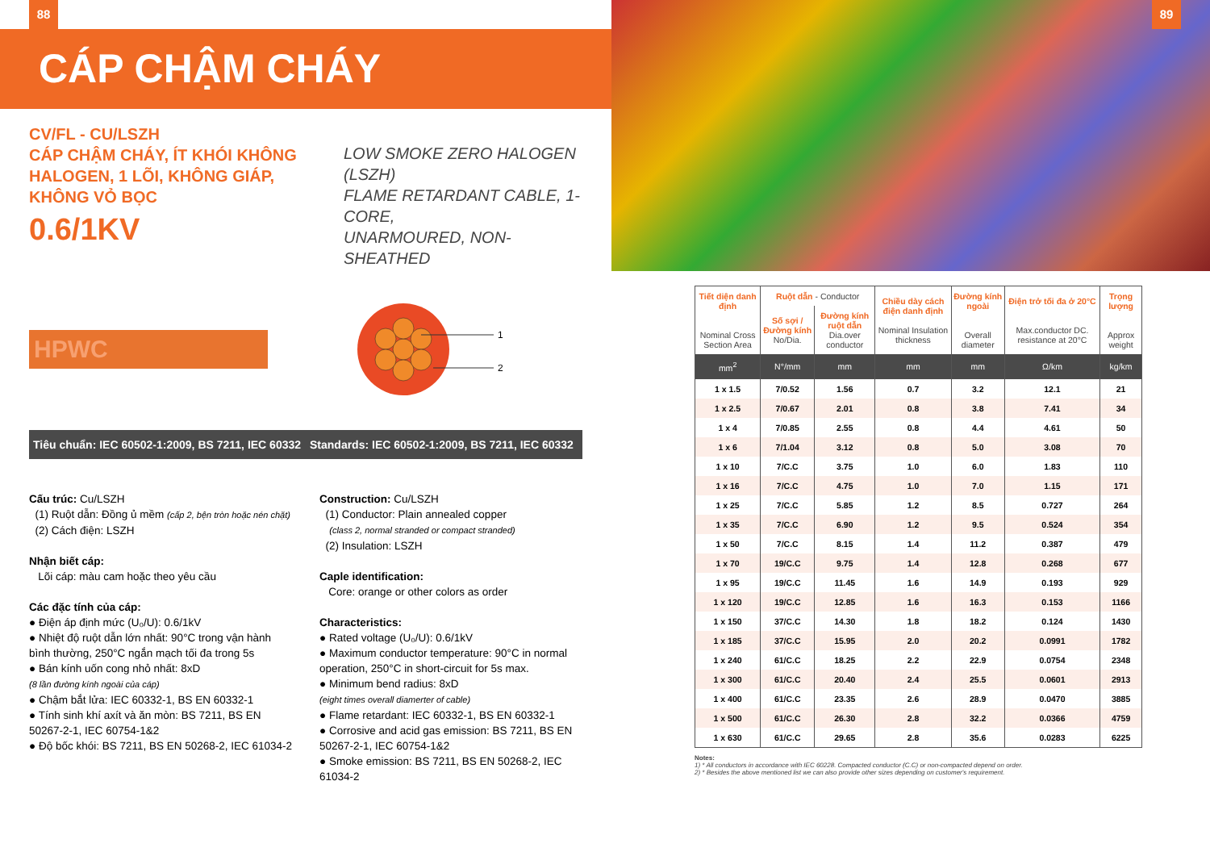88
CÁP CHẬM CHÁY
CV/FL - CU/LSZH
CÁP CHẬM CHÁY, ÍT KHÓI KHÔNG HALOGEN, 1 LÕI, KHÔNG GIÁP, KHÔNG VỎ BỌC
0.6/1KV
LOW SMOKE ZERO HALOGEN (LSZH)
FLAME RETARDANT CABLE, 1-CORE,
UNARMOURED, NON-SHEATHED
HPWC
1
2
Tiêu chuẩn: IEC 60502-1:2009, BS 7211, IEC 60332
Standards: IEC 60502-1:2009, BS 7211, IEC 60332
Cấu trúc: Cu/LSZH
(1) Ruột dẫn: Đồng ủ mềm (cấp 2, bện tròn hoặc nén chặt)
(2) Cách điện: LSZH
Nhận biết cáp:
Lõi cáp: màu cam hoặc theo yêu cầu
Các đặc tính của cáp:
● Điện áp định mức (U₀/U): 0.6/1kV
● Nhiệt độ ruột dẫn lớn nhất: 90°C trong vận hành bình thường, 250°C ngắn mạch tối đa trong 5s
● Bán kính uốn cong nhỏ nhất: 8xD
(8 lần đường kính ngoài của cáp)
● Chậm bắt lửa: IEC 60332-1, BS EN 60332-1
● Tính sinh khí axít và ăn mòn: BS 7211, BS EN 50267-2-1, IEC 60754-1&2
● Độ bốc khói: BS 7211, BS EN 50268-2, IEC 61034-2
Construction: Cu/LSZH
(1) Conductor: Plain annealed copper
(class 2, normal stranded or compact stranded)
(2) Insulation: LSZH
Caple identification:
Core: orange or other colors as order
Characteristics:
● Rated voltage (U₀/U): 0.6/1kV
● Maximum conductor temperature: 90°C in normal operation, 250°C in short-circuit for 5s max.
● Minimum bend radius: 8xD
(eight times overall diamerter of cable)
● Flame retardant: IEC 60332-1, BS EN 60332-1
● Corrosive and acid gas emission: BS 7211, BS EN 50267-2-1, IEC 60754-1&2
● Smoke emission: BS 7211, BS EN 50268-2, IEC 61034-2
89
| Tiết diện danh định Nominal Cross Section Area | Ruột dẫn - Conductor | | Chiều dày cách điện danh định Nominal Insulation thickness | Đường kính ngoài Overall diameter | Điện trở tối đa ở 20°C Max.conductor DC. resistance at 20°C | Trọng lượng Approx weight |
| --- | --- | --- | --- | --- | --- | --- |
| | Số sợi / Đường kính No/Dia. | Đường kính ruột dẫn Dia.over conductor | | | | |
| mm<sup>2</sup> | N°/mm | mm | mm | mm | Ω/km | kg/km |
| 1 x 1.5 | 7/0.52 | 1.56 | 0.7 | 3.2 | 12.1 | 21 |
| 1 x 2.5 | 7/0.67 | 2.01 | 0.8 | 3.8 | 7.41 | 34 |
| 1 x 4 | 7/0.85 | 2.55 | 0.8 | 4.4 | 4.61 | 50 |
| 1 x 6 | 7/1.04 | 3.12 | 0.8 | 5.0 | 3.08 | 70 |
| 1 x 10 | 7/C.C | 3.75 | 1.0 | 6.0 | 1.83 | 110 |
| 1 x 16 | 7/C.C | 4.75 | 1.0 | 7.0 | 1.15 | 171 |
| 1 x 25 | 7/C.C | 5.85 | 1.2 | 8.5 | 0.727 | 264 |
| 1 x 35 | 7/C.C | 6.90 | 1.2 | 9.5 | 0.524 | 354 |
| 1 x 50 | 7/C.C | 8.15 | 1.4 | 11.2 | 0.387 | 479 |
| 1 x 70 | 19/C.C | 9.75 | 1.4 | 12.8 | 0.268 | 677 |
| 1 x 95 | 19/C.C | 11.45 | 1.6 | 14.9 | 0.193 | 929 |
| 1 x 120 | 19/C.C | 12.85 | 1.6 | 16.3 | 0.153 | 1166 |
| 1 x 150 | 37/C.C | 14.30 | 1.8 | 18.2 | 0.124 | 1430 |
| 1 x 185 | 37/C.C | 15.95 | 2.0 | 20.2 | 0.0991 | 1782 |
| 1 x 240 | 61/C.C | 18.25 | 2.2 | 22.9 | 0.0754 | 2348 |
| 1 x 300 | 61/C.C | 20.40 | 2.4 | 25.5 | 0.0601 | 2913 |
| 1 x 400 | 61/C.C | 23.35 | 2.6 | 28.9 | 0.0470 | 3885 |
| 1 x 500 | 61/C.C | 26.30 | 2.8 | 32.2 | 0.0366 | 4759 |
| 1 x 630 | 61/C.C | 29.65 | 2.8 | 35.6 | 0.0283 | 6225 |
Notes:
1) * All conductors in accordance with IEC 60228. Compacted conductor (C.C) or non-compacted depend on order.
2) * Besides the above mentioned list we can also provide other sizes depending on customer's requirement.